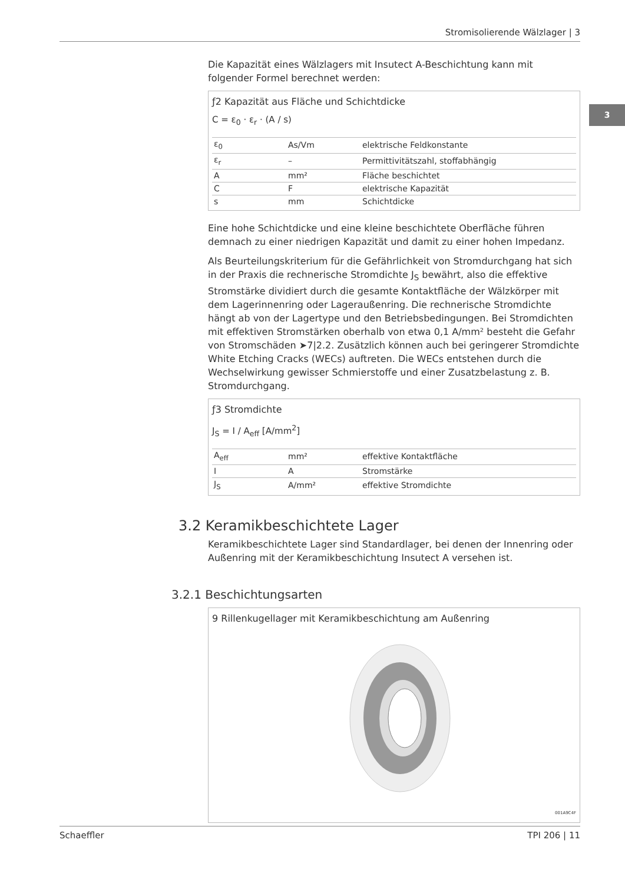Stromisolierende Wälzlager | 3
3
Die Kapazität eines Wälzlagers mit Insutect A-Beschichtung kann mit folgender Formel berechnet werden:
ƒ2 Kapazität aus Fläche und Schichtdicke
C = ε<sub>0</sub> · ε<sub>r</sub> · (A / s)
| ε<sub>0</sub> | As/Vm | elektrische Feldkonstante |
| ε<sub>r</sub> | – | Permittivitätszahl, stoffabhängig |
| A | mm² | Fläche beschichtet |
| C | F | elektrische Kapazität |
| s | mm | Schichtdicke |
Eine hohe Schichtdicke und eine kleine beschichtete Oberfläche führen demnach zu einer niedrigen Kapazität und damit zu einer hohen Impedanz.
Als Beurteilungskriterium für die Gefährlichkeit von Stromdurchgang hat sich in der Praxis die rechnerische Stromdichte J<sub>S</sub> bewährt, also die effektive Stromstärke dividiert durch die gesamte Kontaktfläche der Wälzkörper mit dem Lagerinnenring oder Lageraußenring. Die rechnerische Stromdichte hängt ab von der Lagertype und den Betriebsbedingungen. Bei Stromdichten mit effektiven Stromstärken oberhalb von etwa 0,1 A/mm² besteht die Gefahr von Stromschäden ➤7|2.2. Zusätzlich können auch bei geringerer Stromdichte White Etching Cracks (WECs) auftreten. Die WECs entstehen durch die Wechselwirkung gewisser Schmierstoffe und einer Zusatzbelastung z. B. Stromdurchgang.
ƒ3 Stromdichte
J<sub>S</sub> = I / A<sub>eff</sub> [A/mm<sup>2</sup>]
| A<sub>eff</sub> | mm² | effektive Kontaktfläche |
| I | A | Stromstärke |
| J<sub>S</sub> | A/mm² | effektive Stromdichte |
3.2 Keramikbeschichtete Lager
Keramikbeschichtete Lager sind Standardlager, bei denen der Innenring oder Außenring mit der Keramikbeschichtung Insutect A versehen ist.
3.2.1 Beschichtungsarten
9 Rillenkugellager mit Keramikbeschichtung am Außenring
001A9C4F
Schaeffler TPI 206 | 11